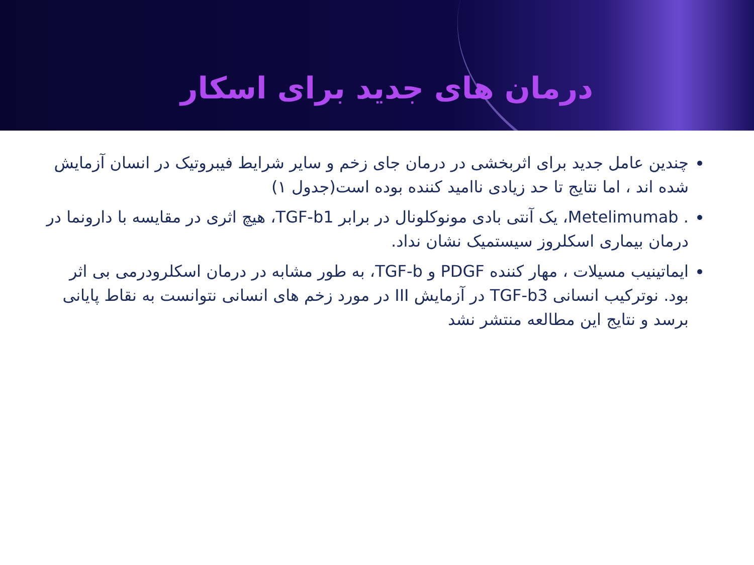درمان های جدید برای اسکار
چندین عامل جدید برای اثربخشی در درمان جای زخم و سایر شرایط فیبروتیک در انسان آزمایش شده اند ، اما نتایج تا حد زیادی ناامید کننده بوده است(جدول ۱)
. Metelimumab، یک آنتی بادی مونوکلونال در برابر TGF-b1، هیچ اثری در مقایسه با دارونما در درمان بیماری اسکلروز سیستمیک نشان نداد.
ایماتینیب مسیلات ، مهار کننده PDGF و TGF-b، به طور مشابه در درمان اسکلرودرمی بی اثر بود. نوترکیب انسانی TGF-b3 در آزمایش III در مورد زخم های انسانی نتوانست به نقاط پایانی برسد و نتایج این مطالعه منتشر نشد